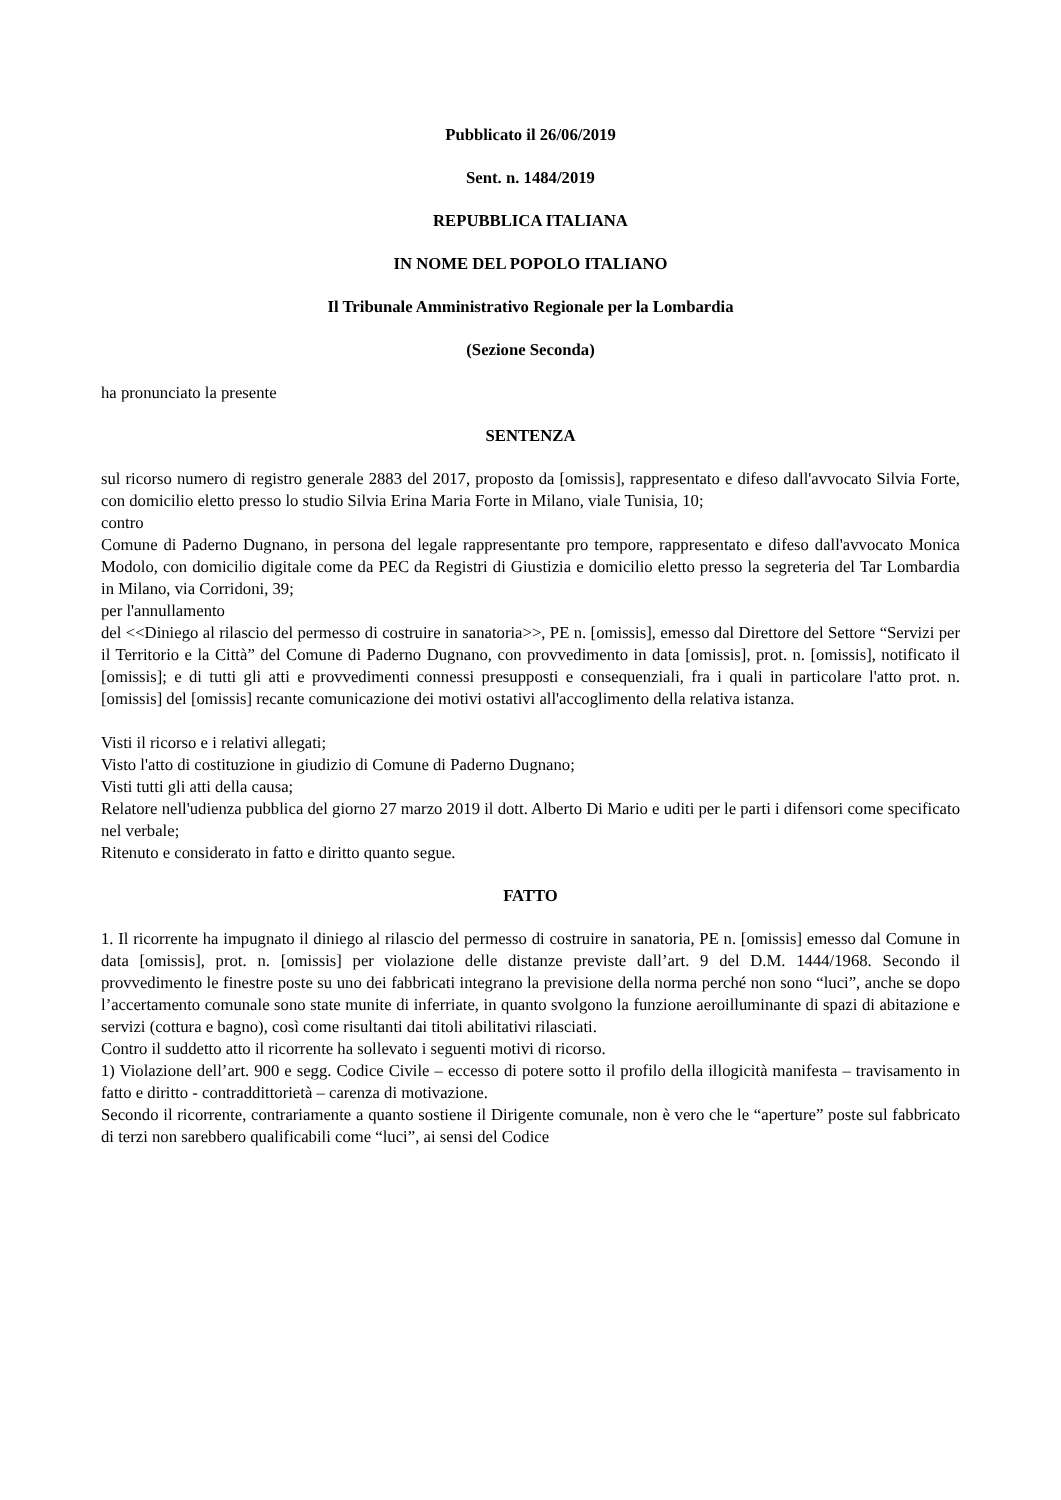Pubblicato il 26/06/2019
Sent. n. 1484/2019
REPUBBLICA ITALIANA
IN NOME DEL POPOLO ITALIANO
Il Tribunale Amministrativo Regionale per la Lombardia
(Sezione Seconda)
ha pronunciato la presente
SENTENZA
sul ricorso numero di registro generale 2883 del 2017, proposto da [omissis], rappresentato e difeso dall'avvocato Silvia Forte, con domicilio eletto presso lo studio Silvia Erina Maria Forte in Milano, viale Tunisia, 10;
contro
Comune di Paderno Dugnano, in persona del legale rappresentante pro tempore, rappresentato e difeso dall'avvocato Monica Modolo, con domicilio digitale come da PEC da Registri di Giustizia e domicilio eletto presso la segreteria del Tar Lombardia in Milano, via Corridoni, 39;
per l'annullamento
del <<Diniego al rilascio del permesso di costruire in sanatoria>>, PE n. [omissis], emesso dal Direttore del Settore “Servizi per il Territorio e la Città” del Comune di Paderno Dugnano, con provvedimento in data [omissis], prot. n. [omissis], notificato il [omissis]; e di tutti gli atti e provvedimenti connessi presupposti e consequenziali, fra i quali in particolare l'atto prot. n. [omissis] del [omissis] recante comunicazione dei motivi ostativi all'accoglimento della relativa istanza.
Visti il ricorso e i relativi allegati;
Visto l'atto di costituzione in giudizio di Comune di Paderno Dugnano;
Visti tutti gli atti della causa;
Relatore nell'udienza pubblica del giorno 27 marzo 2019 il dott. Alberto Di Mario e uditi per le parti i difensori come specificato nel verbale;
Ritenuto e considerato in fatto e diritto quanto segue.
FATTO
1. Il ricorrente ha impugnato il diniego al rilascio del permesso di costruire in sanatoria, PE n. [omissis] emesso dal Comune in data [omissis], prot. n. [omissis] per violazione delle distanze previste dall’art. 9 del D.M. 1444/1968. Secondo il provvedimento le finestre poste su uno dei fabbricati integrano la previsione della norma perché non sono “luci”, anche se dopo l’accertamento comunale sono state munite di inferriate, in quanto svolgono la funzione aeroilluminante di spazi di abitazione e servizi (cottura e bagno), così come risultanti dai titoli abilitativi rilasciati.
Contro il suddetto atto il ricorrente ha sollevato i seguenti motivi di ricorso.
1) Violazione dell’art. 900 e segg. Codice Civile – eccesso di potere sotto il profilo della illogicità manifesta – travisamento in fatto e diritto - contraddittorietà – carenza di motivazione.
Secondo il ricorrente, contrariamente a quanto sostiene il Dirigente comunale, non è vero che le “aperture” poste sul fabbricato di terzi non sarebbero qualificabili come “luci”, ai sensi del Codice